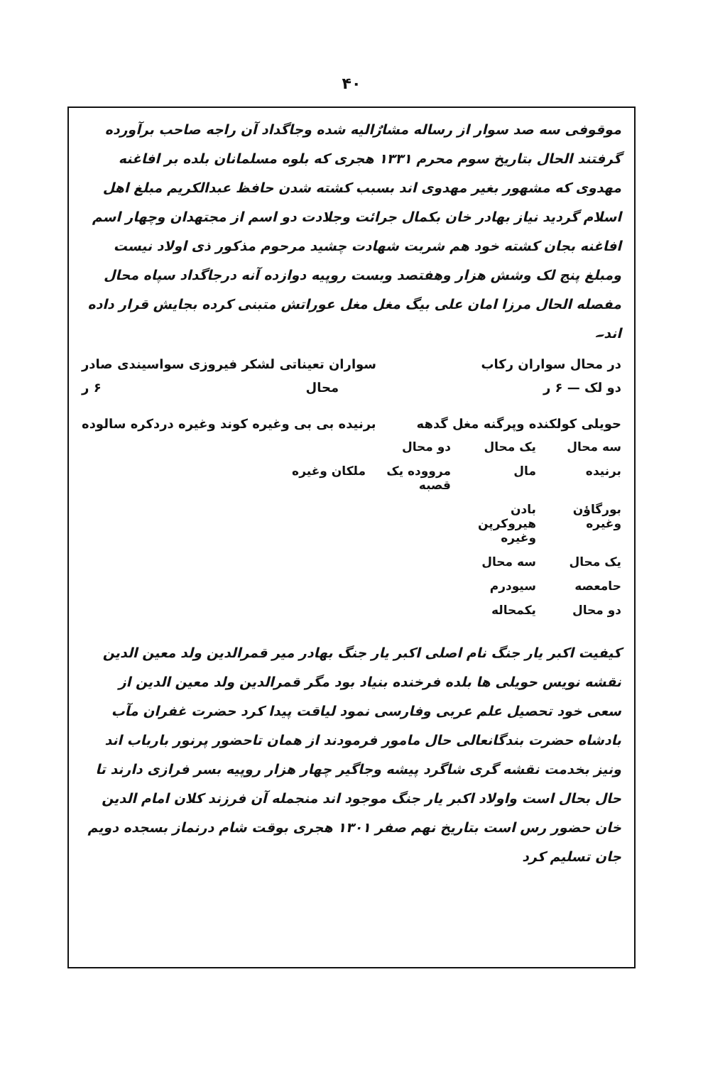۴۰
موقوفی سه صد سوار از رساله مشارٌالیه شده وجاگداد آن راجه صاحب برآورده گرفتند الحال بتاریخ سوم محرم ۱۳۳۱ هجری که بلوه مسلمانان بلده بر افاغنه مهدوی که مشهور بغیر مهدوی اند بسبب کشته شدن حافظ عبدالکریم مبلغ اهل اسلام گردید نیاز بهادر خان بکمال جرائت وجلادت دو اسم از مجتهدان وچهار اسم افاغنه بجان کشته خود هم شربت شهادت چشید مرحوم مذکور ذی اولاد نیست ومبلغ پنج لک وشش هزار وهفتصد وبست روپیه دوازده آنه درجاگداد سپاه محال مفصله الحال مرزا امان علی بیگ مغل مغل عوراتش متبنی کرده بجایش قرار داده اند۔
در محال سواران رکاب سواران تعیناتی لشکر فیروزی سواسیندی صادر
دو لک — ۶ ر محال ۶ ر
حویلی کولکنده وپرگنه مغل گدهه برنیده بی بی وغیره کوند وغیره دردکره سالوده
سه محال یک محال دو محال برنیده مال مرووده یک قصبه ملکان وغیره بورگاؤن وغیره بادن هیروکرپن وغیره یک محال سه محال حامعصه سیودرم دو محال یکمحاله
کیفیت اکبر یار جنگ نام اصلی اکبر یار جنگ بهادر میر قمرالدین ولد معین الدین نقشه نویس حویلی ها بلده فرخنده بنیاد بود مگر قمرالدین ولد معین الدین از سعی خود تحصیل علم عربی وفارسی نمود لیاقت پیدا کرد حضرت غفران مآب بادشاه حضرت بندگانعالی حال مامور فرمودند از همان تاحضور پرنور بارباب اند ونیز بخدمت نقشه گری شاگرد پیشه وجاگیر چهار هزار روپیه بسر فرازی دارند تا حال بحال است واولاد اکبر یار جنگ موجود اند منجمله آن فرزند کلان امام الدین خان حضور رس است بتاریخ نهم صفر ۱۳۰۱ هجری بوقت شام درنماز بسجده دویم جان تسلیم کرد